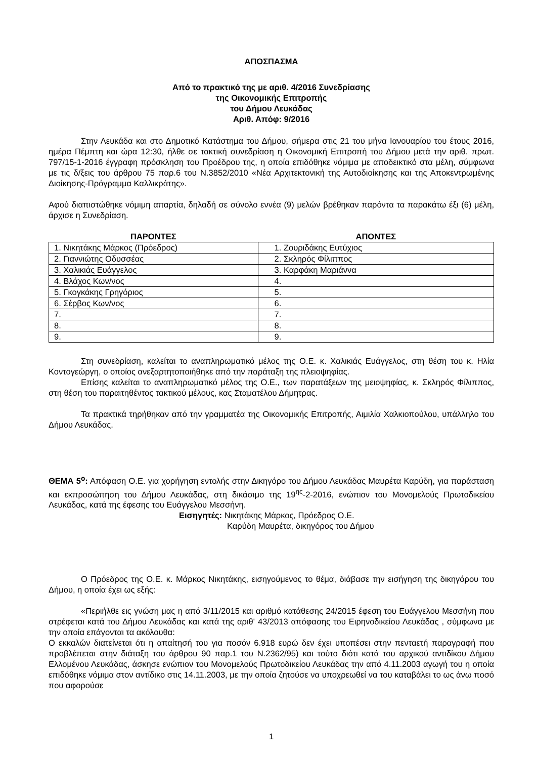ΑΠΟΣΠΑΣΜΑ
Από το πρακτικό της με αριθ. 4/2016 Συνεδρίασης
της Οικονομικής Επιτροπής
του Δήμου Λευκάδας
Αριθ. Απόφ: 9/2016
Στην Λευκάδα και στο Δημοτικό Κατάστημα του Δήμου, σήμερα στις 21 του μήνα Ιανουαρίου του έτους 2016, ημέρα Πέμπτη και ώρα 12:30, ήλθε σε τακτική συνεδρίαση η Οικονομική Επιτροπή του Δήμου μετά την αριθ. πρωτ. 797/15-1-2016 έγγραφη πρόσκληση του Προέδρου της, η οποία επιδόθηκε νόμιμα με αποδεικτικό στα μέλη, σύμφωνα με τις δ/ξεις του άρθρου 75 παρ.6 του Ν.3852/2010 «Νέα Αρχιτεκτονική της Αυτοδιοίκησης και της Αποκεντρωμένης Διοίκησης-Πρόγραμμα Καλλικράτης».
Αφού διαπιστώθηκε νόμιμη απαρτία, δηλαδή σε σύνολο εννέα (9) μελών βρέθηκαν παρόντα τα παρακάτω έξι (6) μέλη, άρχισε η Συνεδρίαση.
| ΠΑΡΟΝΤΕΣ | ΑΠΟΝΤΕΣ |
| --- | --- |
| 1. Νικητάκης Μάρκος (Πρόεδρος) | 1. Ζουριδάκης Ευτύχιος |
| 2. Γιαννιώτης Οδυσσέας | 2. Σκληρός Φίλιππος |
| 3. Χαλικιάς Ευάγγελος | 3. Καρφάκη Μαριάννα |
| 4. Βλάχος Κων/νος | 4. |
| 5. Γκογκάκης Γρηγόριος | 5. |
| 6. Σέρβος Κων/νος | 6. |
| 7. | 7. |
| 8. | 8. |
| 9. | 9. |
Στη συνεδρίαση, καλείται το αναπληρωματικό μέλος της Ο.Ε. κ. Χαλικιάς Ευάγγελος, στη θέση του κ. Ηλία Κοντογεώργη, ο οποίος ανεξαρτητοποιήθηκε από την παράταξη της πλειοψηφίας.
Επίσης καλείται το αναπληρωματικό μέλος της Ο.Ε., των παρατάξεων της μειοψηφίας, κ. Σκληρός Φίλιππος, στη θέση του παραιτηθέντος τακτικού μέλους, κας Σταματέλου Δήμητρας.
Τα πρακτικά τηρήθηκαν από την γραμματέα της Οικονομικής Επιτροπής, Αιμιλία Χαλκιοπούλου, υπάλληλο του Δήμου Λευκάδας.
ΘΕΜΑ 5<sup>ο</sup>: Απόφαση Ο.Ε. για χορήγηση εντολής στην Δικηγόρο του Δήμου Λευκάδας Μαυρέτα Καρύδη, για παράσταση και εκπροσώπηση του Δήμου Λευκάδας, στη δικάσιμο της 19<sup>ης</sup>-2-2016, ενώπιον του Μονομελούς Πρωτοδικείου Λευκάδας, κατά της έφεσης του Ευάγγελου Μεσσήνη.
Εισηγητές: Νικητάκης Μάρκος, Πρόεδρος Ο.Ε.
Καρύδη Μαυρέτα, δικηγόρος του Δήμου
Ο Πρόεδρος της Ο.Ε. κ. Μάρκος Νικητάκης, εισηγούμενος το θέμα, διάβασε την εισήγηση της δικηγόρου του Δήμου, η οποία έχει ως εξής:
«Περιήλθε εις γνώση μας η από 3/11/2015 και αριθμό κατάθεσης 24/2015 έφεση του Ευάγγελου Μεσσήνη που στρέφεται κατά του Δήμου Λευκάδας και κατά της αριθ' 43/2013 απόφασης του Ειρηνοδικείου Λευκάδας , σύμφωνα με την οποία επάγονται τα ακόλουθα:
Ο εκκαλών διατείνεται ότι η απαίτησή του για ποσόν 6.918 ευρώ δεν έχει υποπέσει στην πενταετή παραγραφή που προβλέπεται στην διάταξη του άρθρου 90 παρ.1 του Ν.2362/95) και τούτο διότι κατά του αρχικού αντιδίκου Δήμου Ελλομένου Λευκάδας, άσκησε ενώπιον του Μονομελούς Πρωτοδικείου Λευκάδας την από 4.11.2003 αγωγή του η οποία επιδόθηκε νόμιμα στον αντίδικο στις 14.11.2003, με την οποία ζητούσε να υποχρεωθεί να του καταβάλει το ως άνω ποσό που αφορούσε
1